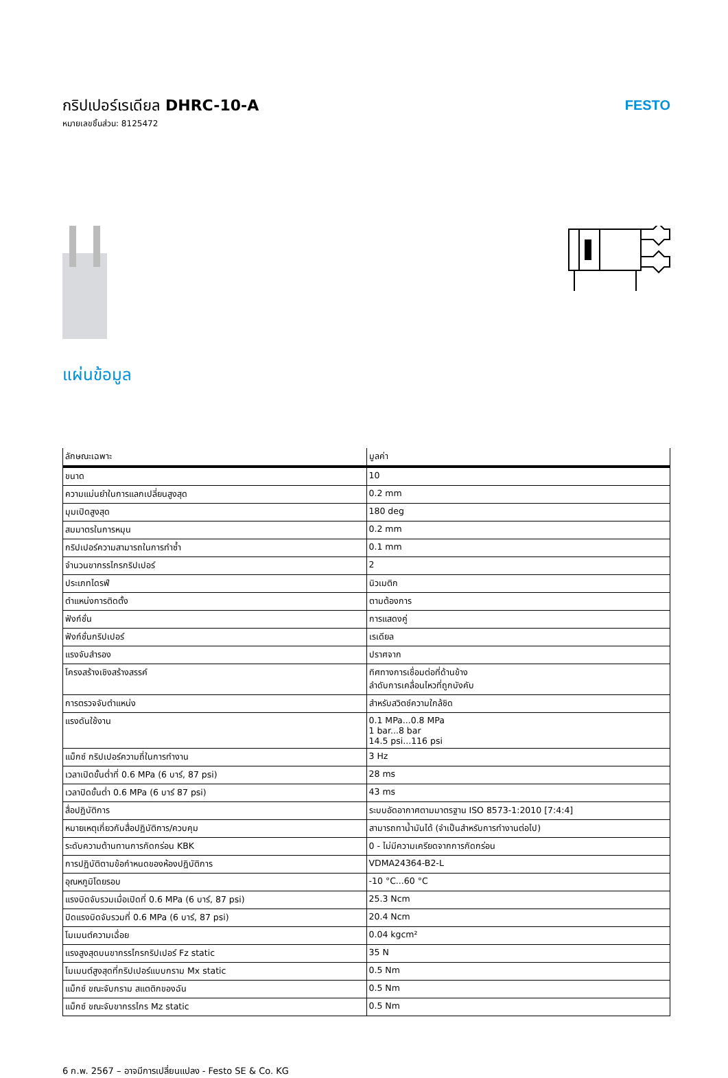กริปเปอร์เรเดียล DHRC-10-A
หมายเลขชิ้นส่วน: 8125472
FESTO
แผ่นข้อมูล
| ลักษณะเฉพาะ | มูลค่า |
| --- | --- |
| ขนาด | 10 |
| ความแม่นยำในการแลกเปลี่ยนสูงสุด | 0.2 mm |
| มุมเปิดสูงสุด | 180 deg |
| สมมาตรในการหมุน | 0.2 mm |
| กริปเปอร์ความสามารถในการทำซ้ำ | 0.1 mm |
| จำนวนขากรรไกรกริปเปอร์ | 2 |
| ประเภทไดรฟ์ | นิวเมติก |
| ตำแหน่งการติดตั้ง | ตามต้องการ |
| ฟังก์ชั่น | การแสดงคู่ |
| ฟังก์ชั่นกริปเปอร์ | เรเดียล |
| แรงจับสำรอง | ปราศจาก |
| โครงสร้างเชิงสร้างสรรค์ | ทิศทางการเชื่อมต่อที่ด้านข้าง ลำดับการเคลื่อนไหวที่ถูกบังคับ |
| การตรวจจับตำแหน่ง | สำหรับสวิตช์ความใกล้ชิด |
| แรงดันใช้งาน | 0.1 MPa...0.8 MPa 1 bar...8 bar 14.5 psi...116 psi |
| แม็กซ์ กริปเปอร์ความถี่ในการทำงาน | 3 Hz |
| เวลาเปิดขั้นต่ำที่ 0.6 MPa (6 บาร์, 87 psi) | 28 ms |
| เวลาปิดขั้นต่ำ 0.6 MPa (6 บาร์ 87 psi) | 43 ms |
| สื่อปฏิบัติการ | ระบบอัดอากาศตามมาตรฐาน ISO 8573-1:2010 [7:4:4] |
| หมายเหตุเกี่ยวกับสื่อปฏิบัติการ/ควบคุม | สามารถทาน้ำมันได้ (จำเป็นสำหรับการทำงานต่อไป) |
| ระดับความต้านทานการกัดกร่อน KBK | 0 - ไม่มีความเครียดจากการกัดกร่อน |
| การปฏิบัติตามข้อกำหนดของห้องปฏิบัติการ | VDMA24364-B2-L |
| อุณหภูมิโดยรอบ | -10 °C...60 °C |
| แรงบิดจับรวมเมื่อเปิดที่ 0.6 MPa (6 บาร์, 87 psi) | 25.3 Ncm |
| ปิดแรงบิดจับรวมที่ 0.6 MPa (6 บาร์, 87 psi) | 20.4 Ncm |
| โมเมนต์ความเฉื่อย | 0.04 kgcm² |
| แรงสูงสุดบนขากรรไกรกริปเปอร์ Fz static | 35 N |
| โมเมนต์สูงสุดที่กริปเปอร์แบบกราม Mx static | 0.5 Nm |
| แม็กซ์ ขณะจับกราม สแตติกของฉัน | 0.5 Nm |
| แม็กซ์ ขณะจับขากรรไกร Mz static | 0.5 Nm |
6 ก.พ. 2567 – อาจมีการเปลี่ยนแปลง - Festo SE & Co. KG